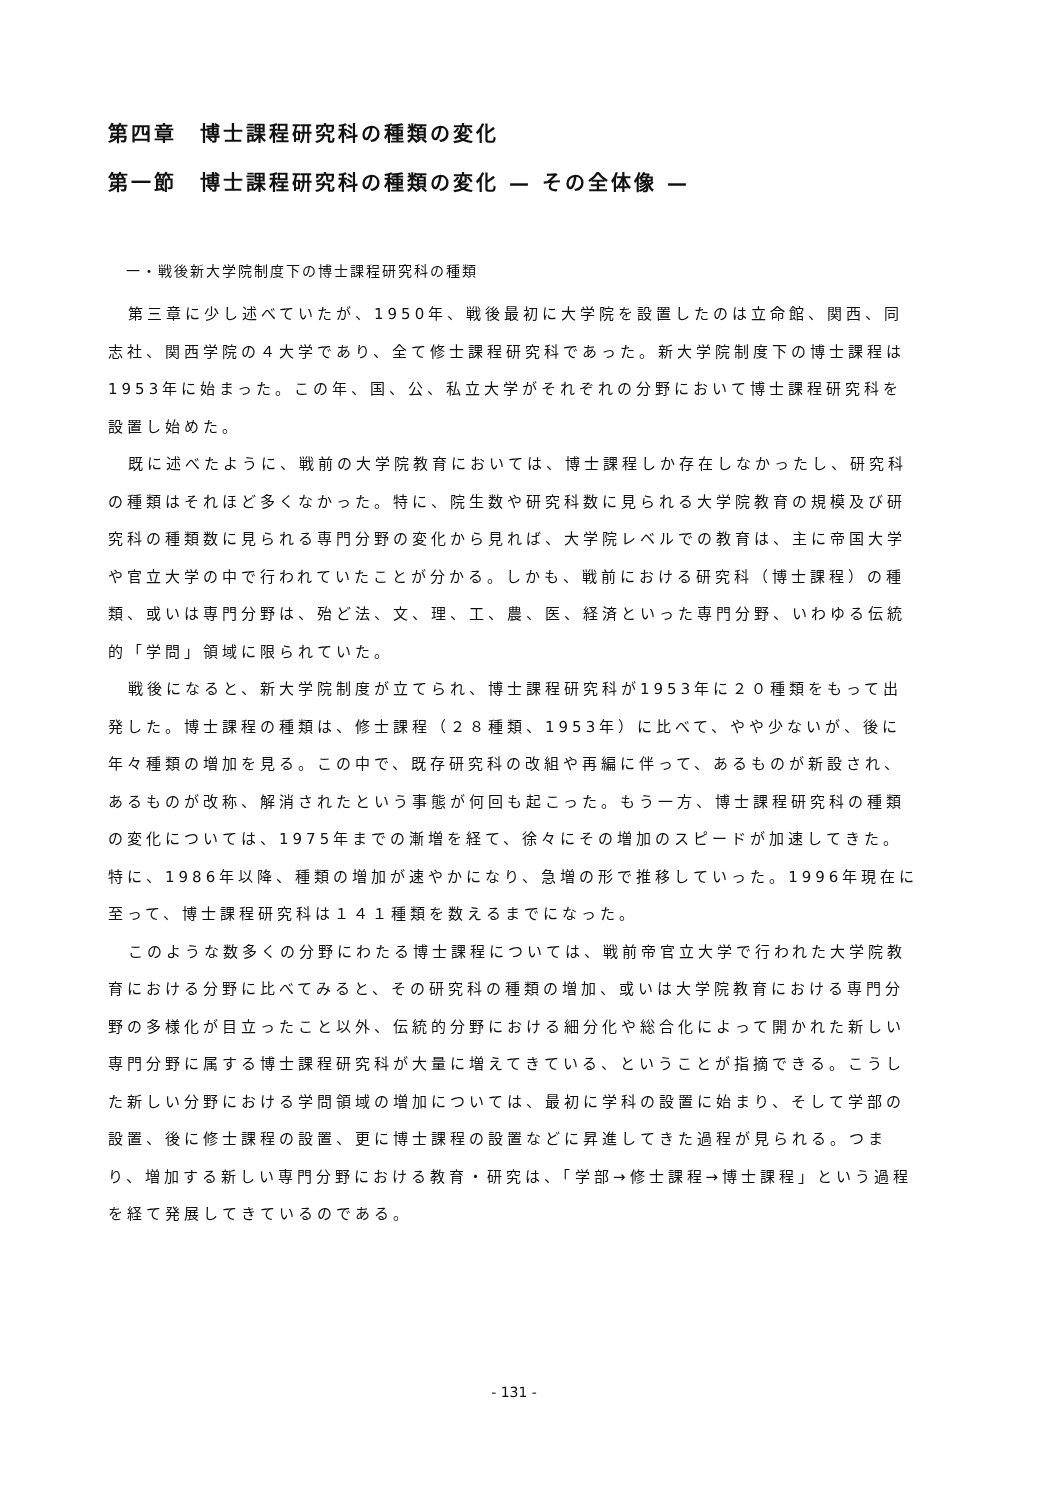第四章　博士課程研究科の種類の変化
第一節　博士課程研究科の種類の変化 — その全体像 —
一・戦後新大学院制度下の博士課程研究科の種類
第三章に少し述べていたが、1950年、戦後最初に大学院を設置したのは立命館、関西、同志社、関西学院の４大学であり、全て修士課程研究科であった。新大学院制度下の博士課程は1953年に始まった。この年、国、公、私立大学がそれぞれの分野において博士課程研究科を設置し始めた。
既に述べたように、戦前の大学院教育においては、博士課程しか存在しなかったし、研究科の種類はそれほど多くなかった。特に、院生数や研究科数に見られる大学院教育の規模及び研究科の種類数に見られる専門分野の変化から見れば、大学院レベルでの教育は、主に帝国大学や官立大学の中で行われていたことが分かる。しかも、戦前における研究科（博士課程）の種類、或いは専門分野は、殆ど法、文、理、工、農、医、経済といった専門分野、いわゆる伝統的「学問」領域に限られていた。
戦後になると、新大学院制度が立てられ、博士課程研究科が1953年に２０種類をもって出発した。博士課程の種類は、修士課程（２８種類、1953年）に比べて、やや少ないが、後に年々種類の増加を見る。この中で、既存研究科の改組や再編に伴って、あるものが新設され、あるものが改称、解消されたという事態が何回も起こった。もう一方、博士課程研究科の種類の変化については、1975年までの漸増を経て、徐々にその増加のスピードが加速してきた。特に、1986年以降、種類の増加が速やかになり、急増の形で推移していった。1996年現在に至って、博士課程研究科は１４１種類を数えるまでになった。
このような数多くの分野にわたる博士課程については、戦前帝官立大学で行われた大学院教育における分野に比べてみると、その研究科の種類の増加、或いは大学院教育における専門分野の多様化が目立ったこと以外、伝統的分野における細分化や総合化によって開かれた新しい専門分野に属する博士課程研究科が大量に増えてきている、ということが指摘できる。こうした新しい分野における学問領域の増加については、最初に学科の設置に始まり、そして学部の設置、後に修士課程の設置、更に博士課程の設置などに昇進してきた過程が見られる。つまり、増加する新しい専門分野における教育・研究は、「学部→修士課程→博士課程」という過程を経て発展してきているのである。
- 131 -